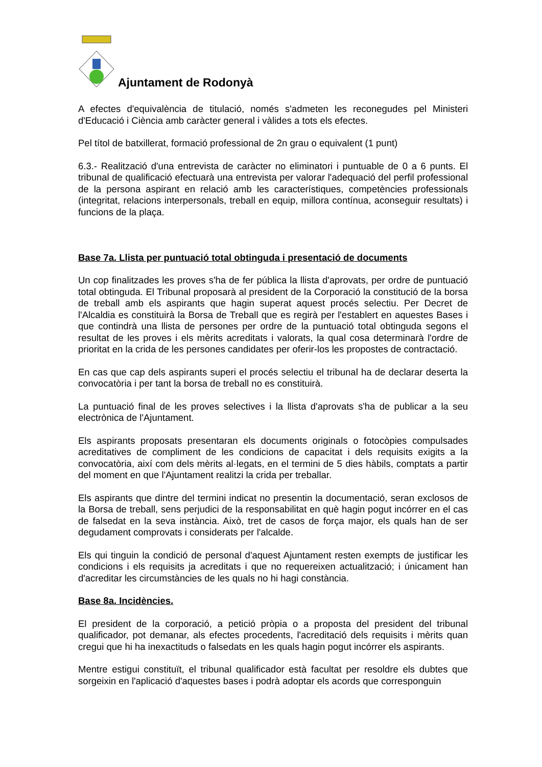Ajuntament de Rodonyà
A efectes d'equivalència de titulació, només s'admeten les reconegudes pel Ministeri d'Educació i Ciència amb caràcter general i vàlides a tots els efectes.
Pel títol de batxillerat, formació professional de 2n grau o equivalent (1 punt)
6.3.- Realització d'una entrevista de caràcter no eliminatori i puntuable de 0 a 6 punts. El tribunal de qualificació efectuarà una entrevista per valorar l'adequació del perfil professional de la persona aspirant en relació amb les característiques, competències professionals (integritat, relacions interpersonals, treball en equip, millora contínua, aconseguir resultats) i funcions de la plaça.
Base 7a. Llista per puntuació total obtinguda i presentació de documents
Un cop finalitzades les proves s'ha de fer pública la llista d'aprovats, per ordre de puntuació total obtinguda. El Tribunal proposarà al president de la Corporació la constitució de la borsa de treball amb els aspirants que hagin superat aquest procés selectiu. Per Decret de l'Alcaldia es constituirà la Borsa de Treball que es regirà per l'establert en aquestes Bases i que contindrà una llista de persones per ordre de la puntuació total obtinguda segons el resultat de les proves i els mèrits acreditats i valorats, la qual cosa determinarà l'ordre de prioritat en la crida de les persones candidates per oferir-los les propostes de contractació.
En cas que cap dels aspirants superi el procés selectiu el tribunal ha de declarar deserta la convocatòria i per tant la borsa de treball no es constituirà.
La puntuació final de les proves selectives i la llista d'aprovats s'ha de publicar a la seu electrònica de l'Ajuntament.
Els aspirants proposats presentaran els documents originals o fotocòpies compulsades acreditatives de compliment de les condicions de capacitat i dels requisits exigits a la convocatòria, així com dels mèrits al·legats, en el termini de 5 dies hàbils, comptats a partir del moment en que l'Ajuntament realitzi la crida per treballar.
Els aspirants que dintre del termini indicat no presentin la documentació, seran exclosos de la Borsa de treball, sens perjudici de la responsabilitat en què hagin pogut incórrer en el cas de falsedat en la seva instància. Això, tret de casos de força major, els quals han de ser degudament comprovats i considerats per l'alcalde.
Els qui tinguin la condició de personal d'aquest Ajuntament resten exempts de justificar les condicions i els requisits ja acreditats i que no requereixen actualització; i únicament han d'acreditar les circumstàncies de les quals no hi hagi constància.
Base 8a. Incidències.
El president de la corporació, a petició pròpia o a proposta del president del tribunal qualificador, pot demanar, als efectes procedents, l'acreditació dels requisits i mèrits quan cregui que hi ha inexactituds o falsedats en les quals hagin pogut incórrer els aspirants.
Mentre estigui constituït, el tribunal qualificador està facultat per resoldre els dubtes que sorgeixin en l'aplicació d'aquestes bases i podrà adoptar els acords que corresponguin